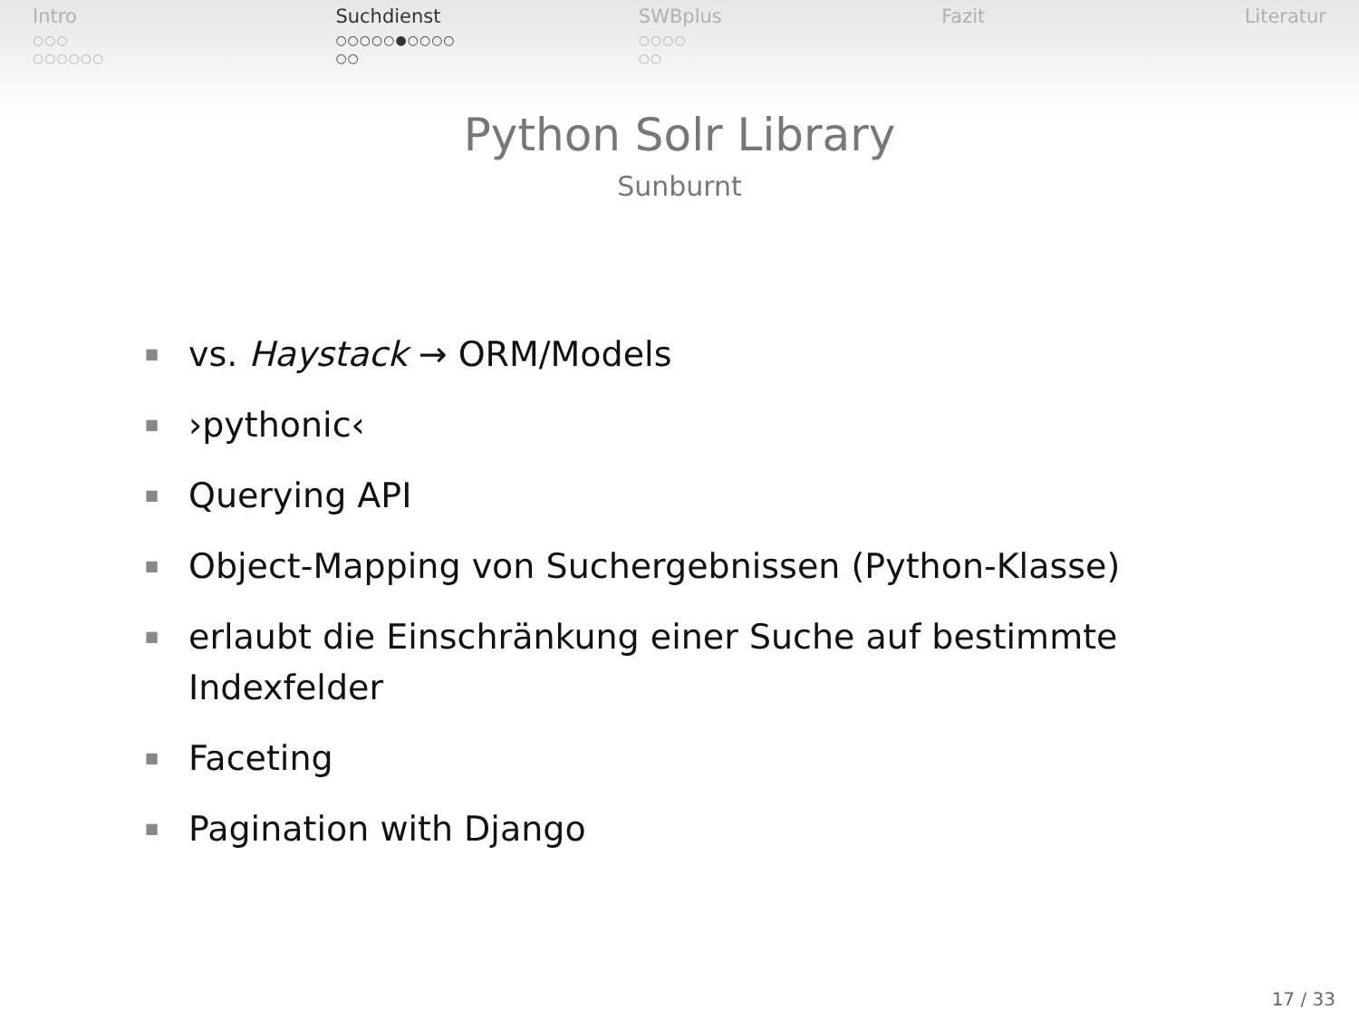Intro
○○○
○○○○○○
Suchdienst
○○○○○●○○○○
○○
SWBplus
○○○○
○○
Fazit Literatur
Python Solr Library
Sunburnt
■ vs. Haystack → ORM/Models
■ ›pythonic‹
■ Querying API
■ Object-Mapping von Suchergebnissen (Python-Klasse)
■ erlaubt die Einschränkung einer Suche auf bestimmte
Indexfelder
■ Faceting
■ Pagination with Django
17 / 33